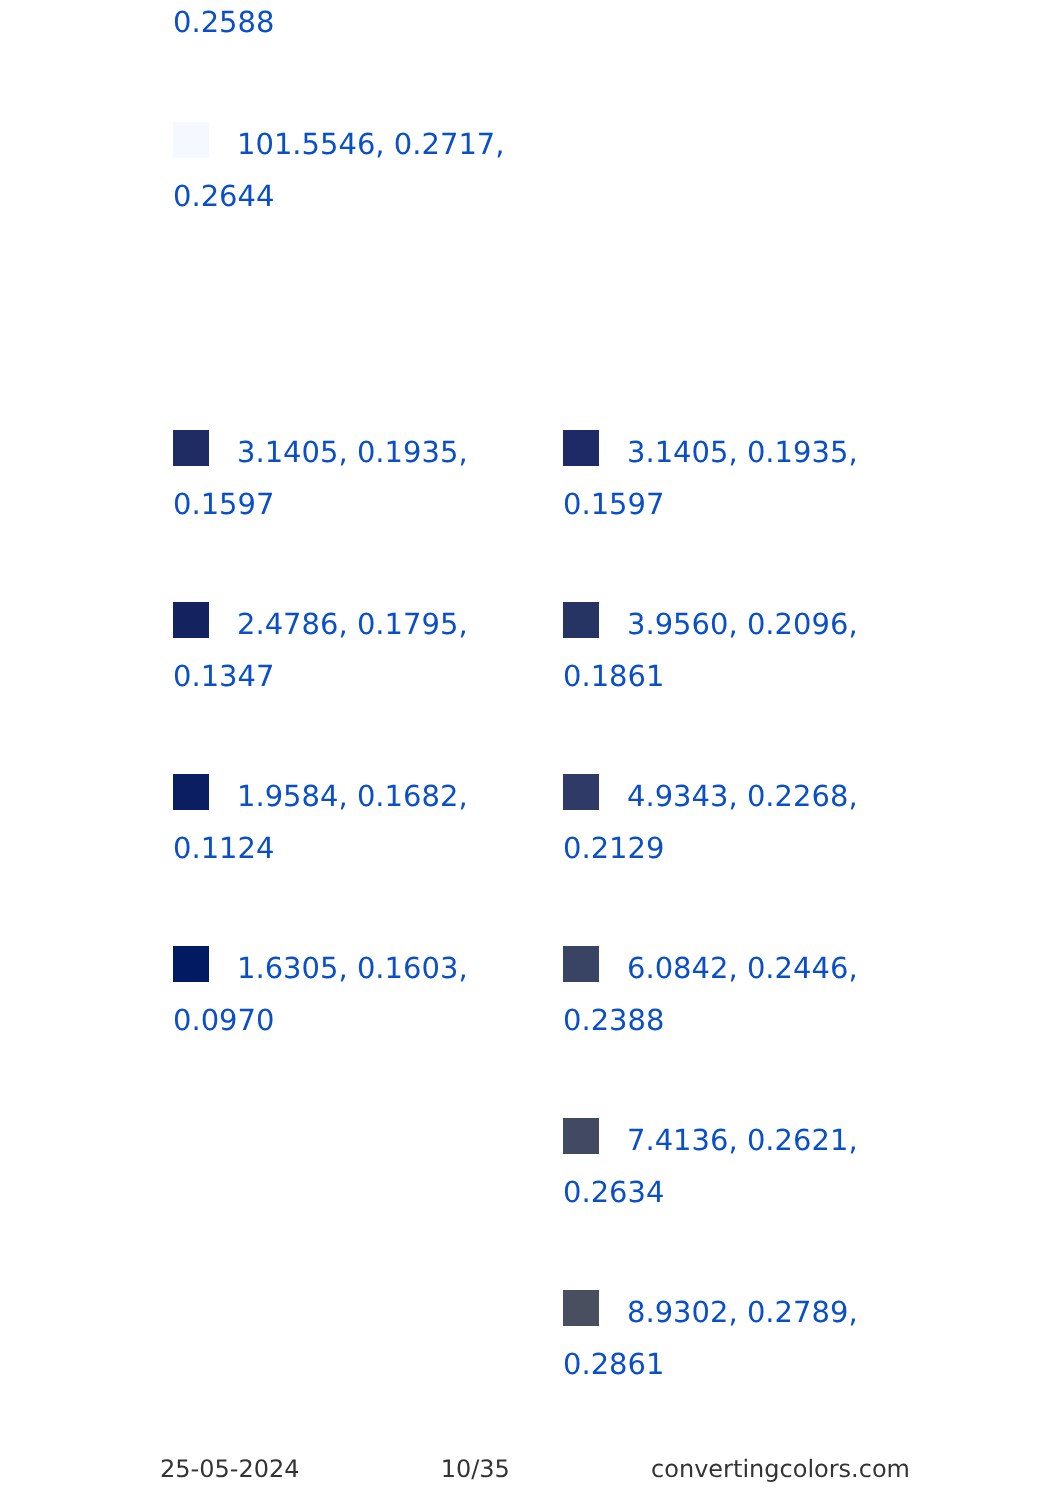0.2588
101.5546, 0.2717, 0.2644
3.1405, 0.1935, 0.1597
2.4786, 0.1795, 0.1347
1.9584, 0.1682, 0.1124
1.6305, 0.1603, 0.0970
3.1405, 0.1935, 0.1597
3.9560, 0.2096, 0.1861
4.9343, 0.2268, 0.2129
6.0842, 0.2446, 0.2388
7.4136, 0.2621, 0.2634
8.9302, 0.2789, 0.2861
25-05-2024 10/35 convertingcolors.com